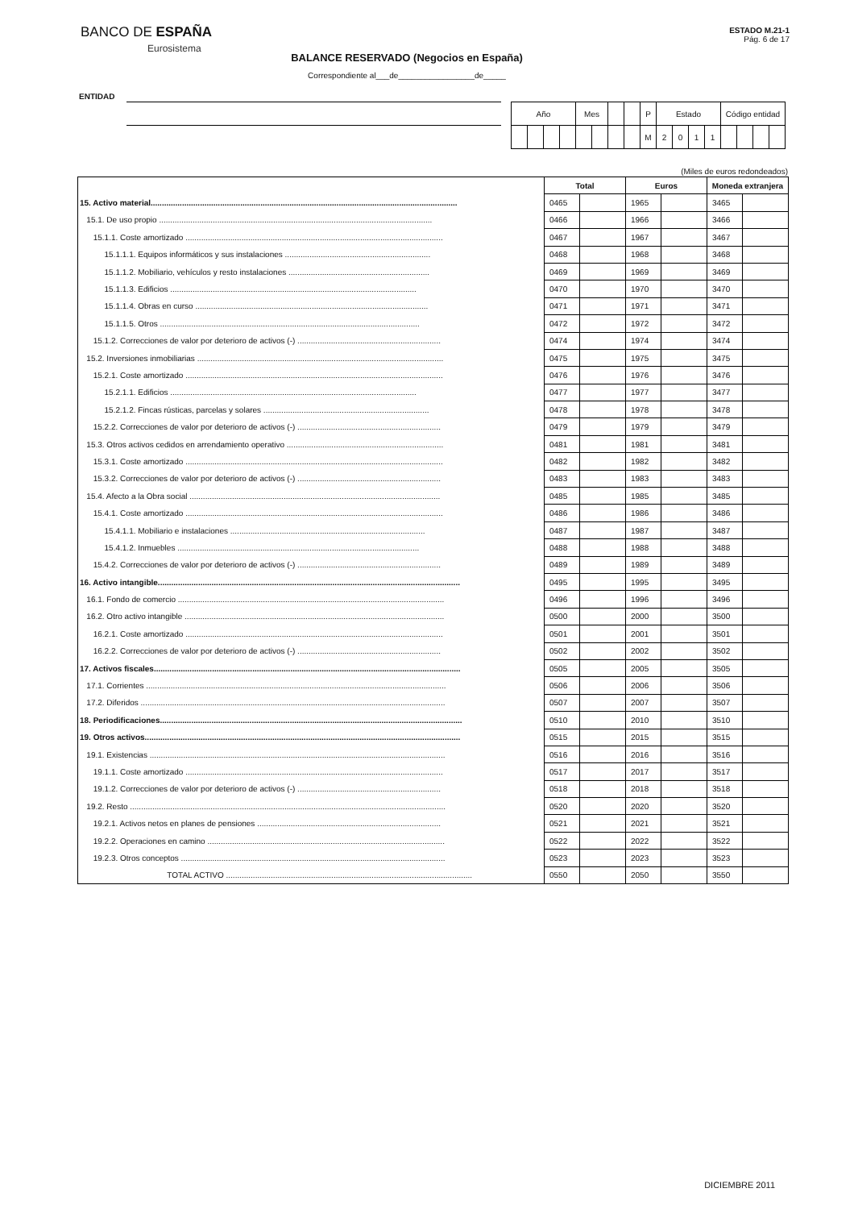BANCO DE ESPAÑA
Eurosistema
ESTADO M.21-1
Pág. 6 de 17
BALANCE RESERVADO (Negocios en España)
Correspondiente al___de_________________de_____
ENTIDAD
| Año | | | | Mes | | | | P | Estado | | | | Código entidad | | | |
| | | | | | | | | M | 2 | 0 | 1 | 1 | | | | |
(Miles de euros redondeados)
| | Total | | Euros | | Moneda extranjera | |
| --- | --- | --- | --- | --- | --- | --- |
| 15. Activo material......................................................................................................................................... | 0465 | | 1965 | | 3465 | |
| 15.1. De uso propio .......................................................................................................................... | 0466 | | 1966 | | 3466 | |
| 15.1.1. Coste amortizado ................................................................................................................... | 0467 | | 1967 | | 3467 | |
| 15.1.1.1. Equipos informáticos y sus instalaciones ................................................................. | 0468 | | 1968 | | 3468 | |
| 15.1.1.2. Mobiliario, vehículos y resto instalaciones ............................................................... | 0469 | | 1969 | | 3469 | |
| 15.1.1.3. Edificios .............................................................................................................. | 0470 | | 1970 | | 3470 | |
| 15.1.1.4. Obras en curso ........................................................................................................ | 0471 | | 1971 | | 3471 | |
| 15.1.1.5. Otros .................................................................................................................... | 0472 | | 1972 | | 3472 | |
| 15.1.2. Correcciones de valor por deterioro de activos (-) ................................................................ | 0474 | | 1974 | | 3474 | |
| 15.2. Inversiones inmobiliarias .............................................................................................................. | 0475 | | 1975 | | 3475 | |
| 15.2.1. Coste amortizado ................................................................................................................... | 0476 | | 1976 | | 3476 | |
| 15.2.1.1. Edificios .............................................................................................................. | 0477 | | 1977 | | 3477 | |
| 15.2.1.2. Fincas rústicas, parcelas y solares .......................................................................... | 0478 | | 1978 | | 3478 | |
| 15.2.2. Correcciones de valor por deterioro de activos (-) ................................................................ | 0479 | | 1979 | | 3479 | |
| 15.3. Otros activos cedidos en arrendamiento operativo ...................................................................... | 0481 | | 1981 | | 3481 | |
| 15.3.1. Coste amortizado ................................................................................................................... | 0482 | | 1982 | | 3482 | |
| 15.3.2. Correcciones de valor por deterioro de activos (-) ................................................................ | 0483 | | 1983 | | 3483 | |
| 15.4. Afecto a la Obra social ................................................................................................................ | 0485 | | 1985 | | 3485 | |
| 15.4.1. Coste amortizado ................................................................................................................... | 0486 | | 1986 | | 3486 | |
| 15.4.1.1. Mobiliario e instalaciones ....................................................................................... | 0487 | | 1987 | | 3487 | |
| 15.4.1.2. Inmuebles ............................................................................................................ | 0488 | | 1988 | | 3488 | |
| 15.4.2. Correcciones de valor por deterioro de activos (-) ................................................................ | 0489 | | 1989 | | 3489 | |
| 16. Activo intangible....................................................................................................................................... | 0495 | | 1995 | | 3495 | |
| 16.1. Fondo de comercio ....................................................................................................................... | 0496 | | 1996 | | 3496 | |
| 16.2. Otro activo intangible .................................................................................................................... | 0500 | | 2000 | | 3500 | |
| 16.2.1. Coste amortizado ................................................................................................................... | 0501 | | 2001 | | 3501 | |
| 16.2.2. Correcciones de valor por deterioro de activos (-) ................................................................ | 0502 | | 2002 | | 3502 | |
| 17. Activos fiscales......................................................................................................................................... | 0505 | | 2005 | | 3505 | |
| 17.1. Corrientes ...................................................................................................................................... | 0506 | | 2006 | | 3506 | |
| 17.2. Diferidos ........................................................................................................................................ | 0507 | | 2007 | | 3507 | |
| 18. Periodificaciones....................................................................................................................................... | 0510 | | 2010 | | 3510 | |
| 19. Otros activos............................................................................................................................................. | 0515 | | 2015 | | 3515 | |
| 19.1. Existencias .................................................................................................................................... | 0516 | | 2016 | | 3516 | |
| 19.1.1. Coste amortizado ................................................................................................................... | 0517 | | 2017 | | 3517 | |
| 19.1.2. Correcciones de valor por deterioro de activos (-) ................................................................ | 0518 | | 2018 | | 3518 | |
| 19.2. Resto ............................................................................................................................................. | 0520 | | 2020 | | 3520 | |
| 19.2.1. Activos netos en planes de pensiones .................................................................................. | 0521 | | 2021 | | 3521 | |
| 19.2.2. Operaciones en camino .......................................................................................................... | 0522 | | 2022 | | 3522 | |
| 19.2.3. Otros conceptos ...................................................................................................................... | 0523 | | 2023 | | 3523 | |
| TOTAL ACTIVO .............................................................................................................. | 0550 | | 2050 | | 3550 | |
DICIEMBRE 2011